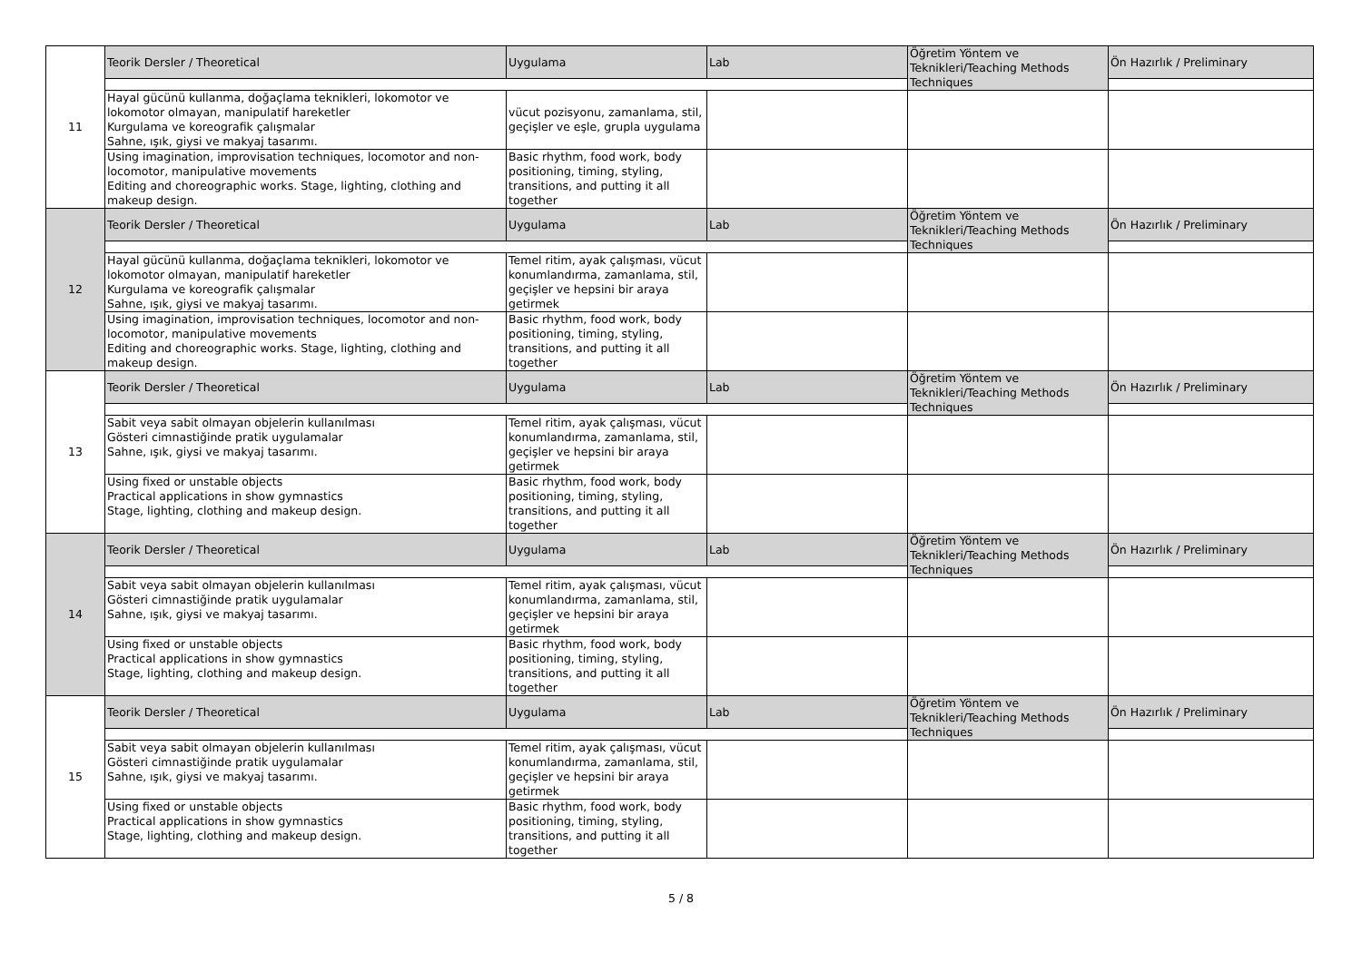| 11 | Teorik Dersler / Theoretical | Uygulama | Lab | Öğretim Yöntem ve Teknikleri/Teaching Methods Techniques | Ön Hazırlık / Preliminary |
| | Hayal gücünü kullanma, doğaçlama teknikleri, lokomotor ve lokomotor olmayan, manipulatif hareketler Kurgulama ve koreografik çalışmalar Sahne, ışık, giysi ve makyaj tasarımı. | vücut pozisyonu, zamanlama, stil, geçişler ve eşle, grupla uygulama | | | |
| | Using imagination, improvisation techniques, locomotor and non-locomotor, manipulative movements Editing and choreographic works. Stage, lighting, clothing and makeup design. | Basic rhythm, food work, body positioning, timing, styling, transitions, and putting it all together | | | |
| 12 | Teorik Dersler / Theoretical | Uygulama | Lab | Öğretim Yöntem ve Teknikleri/Teaching Methods Techniques | Ön Hazırlık / Preliminary |
| | Hayal gücünü kullanma, doğaçlama teknikleri, lokomotor ve lokomotor olmayan, manipulatif hareketler Kurgulama ve koreografik çalışmalar Sahne, ışık, giysi ve makyaj tasarımı. | Temel ritim, ayak çalışması, vücut konumlandırma, zamanlama, stil, geçişler ve hepsini bir araya getirmek | | | |
| | Using imagination, improvisation techniques, locomotor and non-locomotor, manipulative movements Editing and choreographic works. Stage, lighting, clothing and makeup design. | Basic rhythm, food work, body positioning, timing, styling, transitions, and putting it all together | | | |
| 13 | Teorik Dersler / Theoretical | Uygulama | Lab | Öğretim Yöntem ve Teknikleri/Teaching Methods Techniques | Ön Hazırlık / Preliminary |
| | Sabit veya sabit olmayan objelerin kullanılması Gösteri cimnastiğinde pratik uygulamalar Sahne, ışık, giysi ve makyaj tasarımı. | Temel ritim, ayak çalışması, vücut konumlandırma, zamanlama, stil, geçişler ve hepsini bir araya getirmek | | | |
| | Using fixed or unstable objects Practical applications in show gymnastics Stage, lighting, clothing and makeup design. | Basic rhythm, food work, body positioning, timing, styling, transitions, and putting it all together | | | |
| 14 | Teorik Dersler / Theoretical | Uygulama | Lab | Öğretim Yöntem ve Teknikleri/Teaching Methods Techniques | Ön Hazırlık / Preliminary |
| | Sabit veya sabit olmayan objelerin kullanılması Gösteri cimnastiğinde pratik uygulamalar Sahne, ışık, giysi ve makyaj tasarımı. | Temel ritim, ayak çalışması, vücut konumlandırma, zamanlama, stil, geçişler ve hepsini bir araya getirmek | | | |
| | Using fixed or unstable objects Practical applications in show gymnastics Stage, lighting, clothing and makeup design. | Basic rhythm, food work, body positioning, timing, styling, transitions, and putting it all together | | | |
| 15 | Teorik Dersler / Theoretical | Uygulama | Lab | Öğretim Yöntem ve Teknikleri/Teaching Methods Techniques | Ön Hazırlık / Preliminary |
| | Sabit veya sabit olmayan objelerin kullanılması Gösteri cimnastiğinde pratik uygulamalar Sahne, ışık, giysi ve makyaj tasarımı. | Temel ritim, ayak çalışması, vücut konumlandırma, zamanlama, stil, geçişler ve hepsini bir araya getirmek | | | |
| | Using fixed or unstable objects Practical applications in show gymnastics Stage, lighting, clothing and makeup design. | Basic rhythm, food work, body positioning, timing, styling, transitions, and putting it all together | | | |
5 / 8